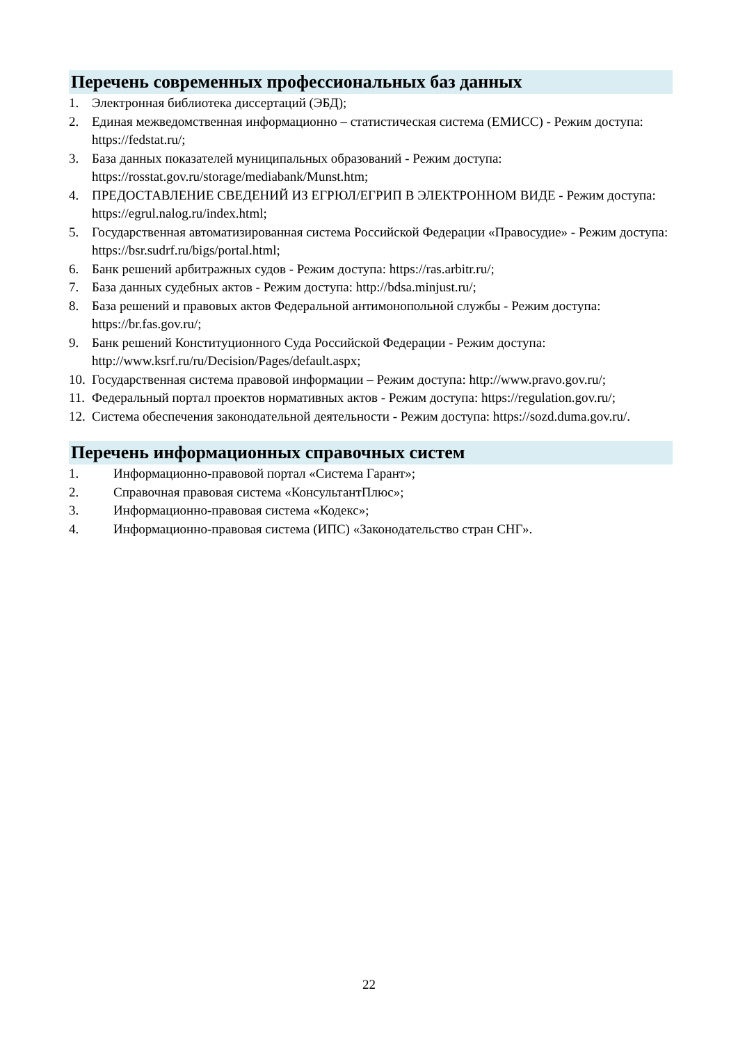Перечень современных профессиональных баз данных
1. Электронная библиотека диссертаций (ЭБД);
2. Единая межведомственная информационно – статистическая система (ЕМИСС) - Режим доступа: https://fedstat.ru/;
3. База данных показателей муниципальных образований - Режим доступа: https://rosstat.gov.ru/storage/mediabank/Munst.htm;
4. ПРЕДОСТАВЛЕНИЕ СВЕДЕНИЙ ИЗ ЕГРЮЛ/ЕГРИП В ЭЛЕКТРОННОМ ВИДЕ - Режим доступа: https://egrul.nalog.ru/index.html;
5. Государственная автоматизированная система Российской Федерации «Правосудие» - Режим доступа: https://bsr.sudrf.ru/bigs/portal.html;
6. Банк решений арбитражных судов - Режим доступа: https://ras.arbitr.ru/;
7. База данных судебных актов - Режим доступа: http://bdsa.minjust.ru/;
8. База решений и правовых актов Федеральной антимонопольной службы - Режим доступа: https://br.fas.gov.ru/;
9. Банк решений Конституционного Суда Российской Федерации - Режим доступа: http://www.ksrf.ru/ru/Decision/Pages/default.aspx;
10. Государственная система правовой информации – Режим доступа: http://www.pravo.gov.ru/;
11. Федеральный портал проектов нормативных актов - Режим доступа: https://regulation.gov.ru/;
12. Система обеспечения законодательной деятельности - Режим доступа: https://sozd.duma.gov.ru/.
Перечень информационных справочных систем
1. Информационно-правовой портал «Система Гарант»;
2. Справочная правовая система «КонсультантПлюс»;
3. Информационно-правовая система «Кодекс»;
4. Информационно-правовая система (ИПС) «Законодательство стран СНГ».
22